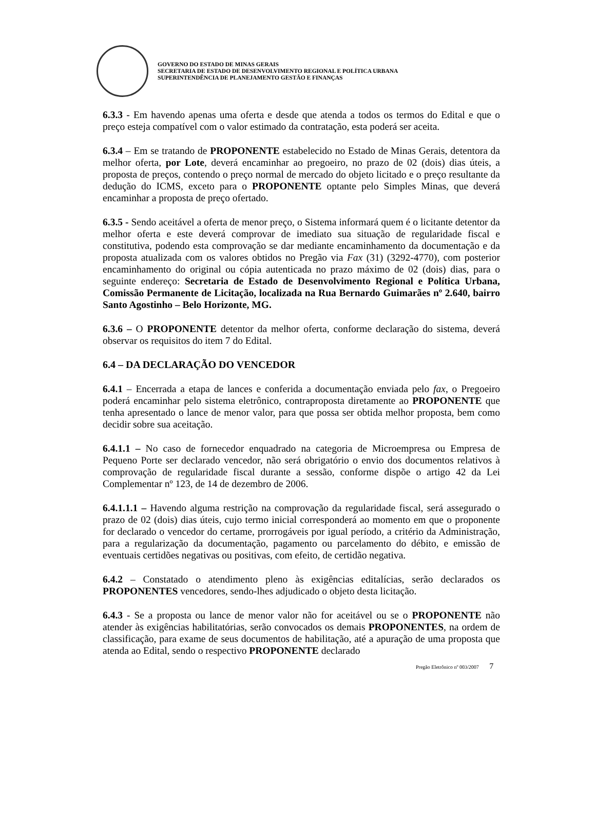GOVERNO DO ESTADO DE MINAS GERAIS
SECRETARIA DE ESTADO DE DESENVOLVIMENTO REGIONAL E POLÍTICA URBANA
SUPERINTENDÊNCIA DE PLANEJAMENTO GESTÃO E FINANÇAS
6.3.3 - Em havendo apenas uma oferta e desde que atenda a todos os termos do Edital e que o preço esteja compatível com o valor estimado da contratação, esta poderá ser aceita.
6.3.4 – Em se tratando de PROPONENTE estabelecido no Estado de Minas Gerais, detentora da melhor oferta, por Lote, deverá encaminhar ao pregoeiro, no prazo de 02 (dois) dias úteis, a proposta de preços, contendo o preço normal de mercado do objeto licitado e o preço resultante da dedução do ICMS, exceto para o PROPONENTE optante pelo Simples Minas, que deverá encaminhar a proposta de preço ofertado.
6.3.5 - Sendo aceitável a oferta de menor preço, o Sistema informará quem é o licitante detentor da melhor oferta e este deverá comprovar de imediato sua situação de regularidade fiscal e constitutiva, podendo esta comprovação se dar mediante encaminhamento da documentação e da proposta atualizada com os valores obtidos no Pregão via Fax (31) (3292-4770), com posterior encaminhamento do original ou cópia autenticada no prazo máximo de 02 (dois) dias, para o seguinte endereço: Secretaria de Estado de Desenvolvimento Regional e Política Urbana, Comissão Permanente de Licitação, localizada na Rua Bernardo Guimarães nº 2.640, bairro Santo Agostinho – Belo Horizonte, MG.
6.3.6 – O PROPONENTE detentor da melhor oferta, conforme declaração do sistema, deverá observar os requisitos do item 7 do Edital.
6.4 – DA DECLARAÇÃO DO VENCEDOR
6.4.1 – Encerrada a etapa de lances e conferida a documentação enviada pelo fax, o Pregoeiro poderá encaminhar pelo sistema eletrônico, contraproposta diretamente ao PROPONENTE que tenha apresentado o lance de menor valor, para que possa ser obtida melhor proposta, bem como decidir sobre sua aceitação.
6.4.1.1 – No caso de fornecedor enquadrado na categoria de Microempresa ou Empresa de Pequeno Porte ser declarado vencedor, não será obrigatório o envio dos documentos relativos à comprovação de regularidade fiscal durante a sessão, conforme dispõe o artigo 42 da Lei Complementar nº 123, de 14 de dezembro de 2006.
6.4.1.1.1 – Havendo alguma restrição na comprovação da regularidade fiscal, será assegurado o prazo de 02 (dois) dias úteis, cujo termo inicial corresponderá ao momento em que o proponente for declarado o vencedor do certame, prorrogáveis por igual período, a critério da Administração, para a regularização da documentação, pagamento ou parcelamento do débito, e emissão de eventuais certidões negativas ou positivas, com efeito, de certidão negativa.
6.4.2 – Constatado o atendimento pleno às exigências editalícias, serão declarados os PROPONENTES vencedores, sendo-lhes adjudicado o objeto desta licitação.
6.4.3 - Se a proposta ou lance de menor valor não for aceitável ou se o PROPONENTE não atender às exigências habilitatórias, serão convocados os demais PROPONENTES, na ordem de classificação, para exame de seus documentos de habilitação, até a apuração de uma proposta que atenda ao Edital, sendo o respectivo PROPONENTE declarado
Pregão Eletrônico nº 003/2007 7